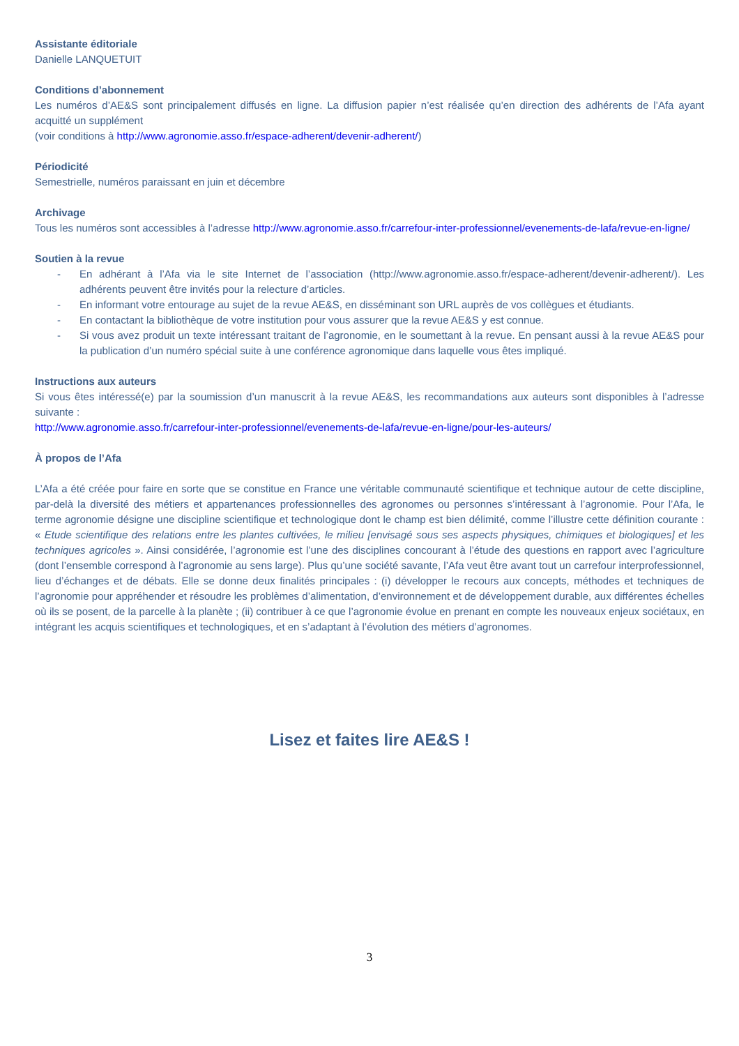Assistante éditoriale
Danielle LANQUETUIT
Conditions d’abonnement
Les numéros d’AE&S sont principalement diffusés en ligne. La diffusion papier n’est réalisée qu’en direction des adhérents de l’Afa ayant acquitté un supplément
(voir conditions à http://www.agronomie.asso.fr/espace-adherent/devenir-adherent/)
Périodicité
Semestrielle, numéros paraissant en juin et décembre
Archivage
Tous les numéros sont accessibles à l’adresse http://www.agronomie.asso.fr/carrefour-inter-professionnel/evenements-de-lafa/revue-en-ligne/
Soutien à la revue
- En adhérant à l’Afa via le site Internet de l’association (http://www.agronomie.asso.fr/espace-adherent/devenir-adherent/). Les adhérents peuvent être invités pour la relecture d’articles.
- En informant votre entourage au sujet de la revue AE&S, en disséminant son URL auprès de vos collègues et étudiants.
- En contactant la bibliothèque de votre institution pour vous assurer que la revue AE&S y est connue.
- Si vous avez produit un texte intéressant traitant de l’agronomie, en le soumettant à la revue. En pensant aussi à la revue AE&S pour la publication d’un numéro spécial suite à une conférence agronomique dans laquelle vous êtes impliqué.
Instructions aux auteurs
Si vous êtes intéressé(e) par la soumission d’un manuscrit à la revue AE&S, les recommandations aux auteurs sont disponibles à l’adresse suivante :
http://www.agronomie.asso.fr/carrefour-inter-professionnel/evenements-de-lafa/revue-en-ligne/pour-les-auteurs/
À propos de l’Afa
L’Afa a été créée pour faire en sorte que se constitue en France une véritable communauté scientifique et technique autour de cette discipline, par-delà la diversité des métiers et appartenances professionnelles des agronomes ou personnes s’intéressant à l’agronomie. Pour l’Afa, le terme agronomie désigne une discipline scientifique et technologique dont le champ est bien délimité, comme l’illustre cette définition courante : « Etude scientifique des relations entre les plantes cultivées, le milieu [envisagé sous ses aspects physiques, chimiques et biologiques] et les techniques agricoles ». Ainsi considérée, l’agronomie est l’une des disciplines concourant à l’étude des questions en rapport avec l’agriculture (dont l’ensemble correspond à l’agronomie au sens large). Plus qu’une société savante, l’Afa veut être avant tout un carrefour interprofessionnel, lieu d’échanges et de débats. Elle se donne deux finalités principales : (i) développer le recours aux concepts, méthodes et techniques de l’agronomie pour appréhender et résoudre les problèmes d’alimentation, d’environnement et de développement durable, aux différentes échelles où ils se posent, de la parcelle à la planète ; (ii) contribuer à ce que l’agronomie évolue en prenant en compte les nouveaux enjeux sociétaux, en intégrant les acquis scientifiques et technologiques, et en s’adaptant à l’évolution des métiers d’agronomes.
Lisez et faites lire AE&S !
3